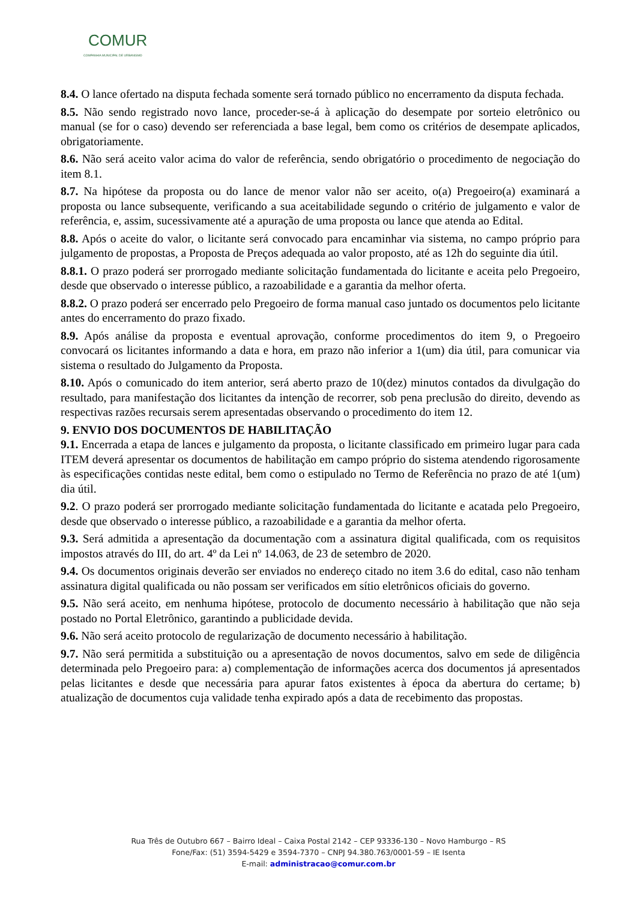COMUR
COMPANHIA MUNICIPAL DE URBANISMO
8.4. O lance ofertado na disputa fechada somente será tornado público no encerramento da disputa fechada.
8.5. Não sendo registrado novo lance, proceder-se-á à aplicação do desempate por sorteio eletrônico ou manual (se for o caso) devendo ser referenciada a base legal, bem como os critérios de desempate aplicados, obrigatoriamente.
8.6. Não será aceito valor acima do valor de referência, sendo obrigatório o procedimento de negociação do item 8.1.
8.7. Na hipótese da proposta ou do lance de menor valor não ser aceito, o(a) Pregoeiro(a) examinará a proposta ou lance subsequente, verificando a sua aceitabilidade segundo o critério de julgamento e valor de referência, e, assim, sucessivamente até a apuração de uma proposta ou lance que atenda ao Edital.
8.8. Após o aceite do valor, o licitante será convocado para encaminhar via sistema, no campo próprio para julgamento de propostas, a Proposta de Preços adequada ao valor proposto, até as 12h do seguinte dia útil.
8.8.1. O prazo poderá ser prorrogado mediante solicitação fundamentada do licitante e aceita pelo Pregoeiro, desde que observado o interesse público, a razoabilidade e a garantia da melhor oferta.
8.8.2. O prazo poderá ser encerrado pelo Pregoeiro de forma manual caso juntado os documentos pelo licitante antes do encerramento do prazo fixado.
8.9. Após análise da proposta e eventual aprovação, conforme procedimentos do item 9, o Pregoeiro convocará os licitantes informando a data e hora, em prazo não inferior a 1(um) dia útil, para comunicar via sistema o resultado do Julgamento da Proposta.
8.10. Após o comunicado do item anterior, será aberto prazo de 10(dez) minutos contados da divulgação do resultado, para manifestação dos licitantes da intenção de recorrer, sob pena preclusão do direito, devendo as respectivas razões recursais serem apresentadas observando o procedimento do item 12.
9. ENVIO DOS DOCUMENTOS DE HABILITAÇÃO
9.1. Encerrada a etapa de lances e julgamento da proposta, o licitante classificado em primeiro lugar para cada ITEM deverá apresentar os documentos de habilitação em campo próprio do sistema atendendo rigorosamente às especificações contidas neste edital, bem como o estipulado no Termo de Referência no prazo de até 1(um) dia útil.
9.2. O prazo poderá ser prorrogado mediante solicitação fundamentada do licitante e acatada pelo Pregoeiro, desde que observado o interesse público, a razoabilidade e a garantia da melhor oferta.
9.3. Será admitida a apresentação da documentação com a assinatura digital qualificada, com os requisitos impostos através do III, do art. 4º da Lei nº 14.063, de 23 de setembro de 2020.
9.4. Os documentos originais deverão ser enviados no endereço citado no item 3.6 do edital, caso não tenham assinatura digital qualificada ou não possam ser verificados em sítio eletrônicos oficiais do governo.
9.5. Não será aceito, em nenhuma hipótese, protocolo de documento necessário à habilitação que não seja postado no Portal Eletrônico, garantindo a publicidade devida.
9.6. Não será aceito protocolo de regularização de documento necessário à habilitação.
9.7. Não será permitida a substituição ou a apresentação de novos documentos, salvo em sede de diligência determinada pelo Pregoeiro para: a) complementação de informações acerca dos documentos já apresentados pelas licitantes e desde que necessária para apurar fatos existentes à época da abertura do certame; b) atualização de documentos cuja validade tenha expirado após a data de recebimento das propostas.
Rua Três de Outubro 667 – Bairro Ideal – Caixa Postal 2142 – CEP 93336-130 – Novo Hamburgo – RS
Fone/Fax: (51) 3594-5429 e 3594-7370 – CNPJ 94.380.763/0001-59 – IE Isenta
E-mail: administracao@comur.com.br